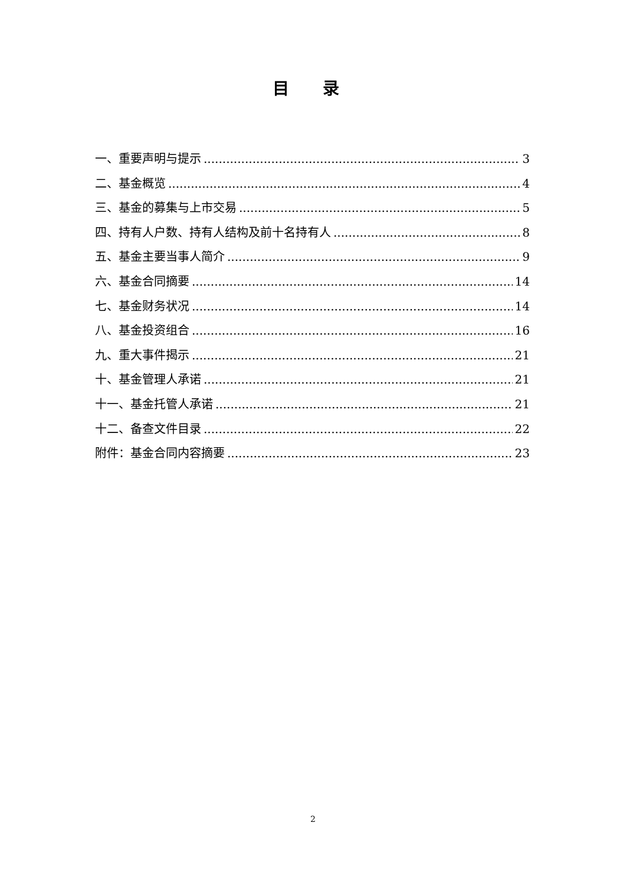目 录
一、重要声明与提示 3
二、基金概览 4
三、基金的募集与上市交易 5
四、持有人户数、持有人结构及前十名持有人 8
五、基金主要当事人简介 9
六、基金合同摘要 14
七、基金财务状况 14
八、基金投资组合 16
九、重大事件揭示 21
十、基金管理人承诺 21
十一、基金托管人承诺 21
十二、备查文件目录 22
附件：基金合同内容摘要 23
2